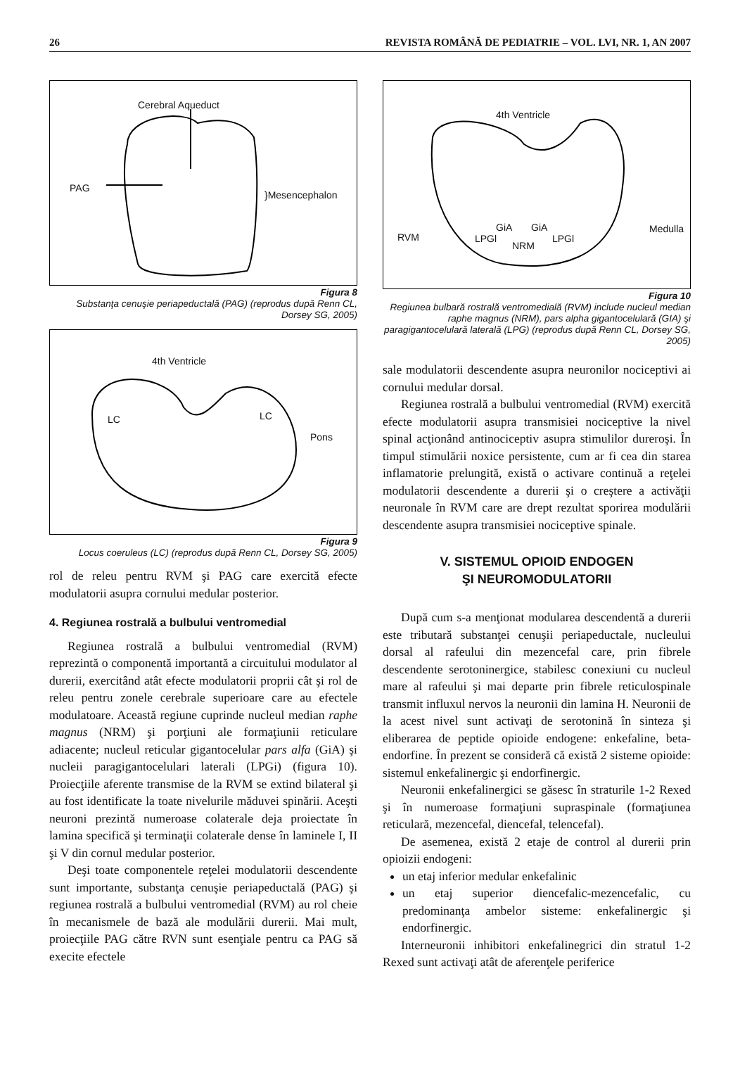26 REVISTA ROMÂNĂ DE PEDIATRIE – VOL. LVI, NR. 1, AN 2007
Cerebral Aqueduct
PAG
}Mesencephalon
Figura 8
Substanţa cenuşie periapeductală (PAG) (reprodus după Renn CL, Dorsey SG, 2005)
4th Ventricle
LC LC
Pons
Figura 9
Locus coeruleus (LC) (reprodus după Renn CL, Dorsey SG, 2005)
rol de releu pentru RVM şi PAG care exercită efecte modulatorii asupra cornului medular posterior.
4. Regiunea rostrală a bulbului ventromedial
Regiunea rostrală a bulbului ventromedial (RVM) reprezintă o componentă importantă a circuitului modulator al durerii, exercitând atât efecte modulatorii proprii cât şi rol de releu pentru zonele cerebrale superioare care au efectele modulatoare. Această regiune cuprinde nucleul median raphe magnus (NRM) şi porţiuni ale formaţiunii reticulare adiacente; nucleul reticular gigantocelular pars alfa (GiA) şi nucleii paragigantocelulari laterali (LPGi) (figura 10). Proiecţiile aferente transmise de la RVM se extind bilateral şi au fost identificate la toate nivelurile măduvei spinării. Aceşti neuroni prezintă numeroase colaterale deja proiectate în lamina specifică şi terminaţii colaterale dense în laminele I, II şi V din cornul medular posterior.
Deşi toate componentele reţelei modulatorii descendente sunt importante, substanţa cenuşie periapeductală (PAG) şi regiunea rostrală a bulbului ventromedial (RVM) au rol cheie în mecanismele de bază ale modulării durerii. Mai mult, proiecţiile PAG către RVN sunt esenţiale pentru ca PAG să execite efectele
4th Ventricle
Medulla
RVM LPGl
GiA GiA
NRM
LPGl
Figura 10
Regiunea bulbară rostrală ventromedială (RVM) include nucleul median raphe magnus (NRM), pars alpha gigantocelulară (GIA) şi paragigantocelulară laterală (LPG) (reprodus după Renn CL, Dorsey SG, 2005)
sale modulatorii descendente asupra neuronilor nociceptivi ai cornului medular dorsal.
Regiunea rostrală a bulbului ventromedial (RVM) exercită efecte modulatorii asupra transmisiei nociceptive la nivel spinal acţionând antinociceptiv asupra stimulilor dureroşi. În timpul stimulării noxice persistente, cum ar fi cea din starea inflamatorie prelungită, există o activare continuă a reţelei modulatorii descendente a durerii şi o creştere a activăţii neuronale în RVM care are drept rezultat sporirea modulării descendente asupra transmisiei nociceptive spinale.
V. SISTEMUL OPIOID ENDOGEN
ŞI NEUROMODULATORII
După cum s-a menţionat modularea descendentă a durerii este tributară substanţei cenuşii periapeductale, nucleului dorsal al rafeului din mezencefal care, prin fibrele descendente serotoninergice, stabilesc conexiuni cu nucleul mare al rafeului şi mai departe prin fibrele reticulospinale transmit influxul nervos la neuronii din lamina H. Neuronii de la acest nivel sunt activaţi de serotonină în sinteza şi eliberarea de peptide opioide endogene: enkefaline, beta-endorfine. În prezent se consideră că există 2 sisteme opioide: sistemul enkefalinergic şi endorfinergic.
Neuronii enkefalinergici se găsesc în straturile 1-2 Rexed şi în numeroase formaţiuni supraspinale (formaţiunea reticulară, mezencefal, diencefal, telencefal).
De asemenea, există 2 etaje de control al durerii prin opioizii endogeni:
un etaj inferior medular enkefalinic
un etaj superior diencefalic-mezencefalic, cu predominanţa ambelor sisteme: enkefalinergic şi endorfinergic.
Interneuronii inhibitori enkefalinegrici din stratul 1-2 Rexed sunt activaţi atât de aferenţele periferice